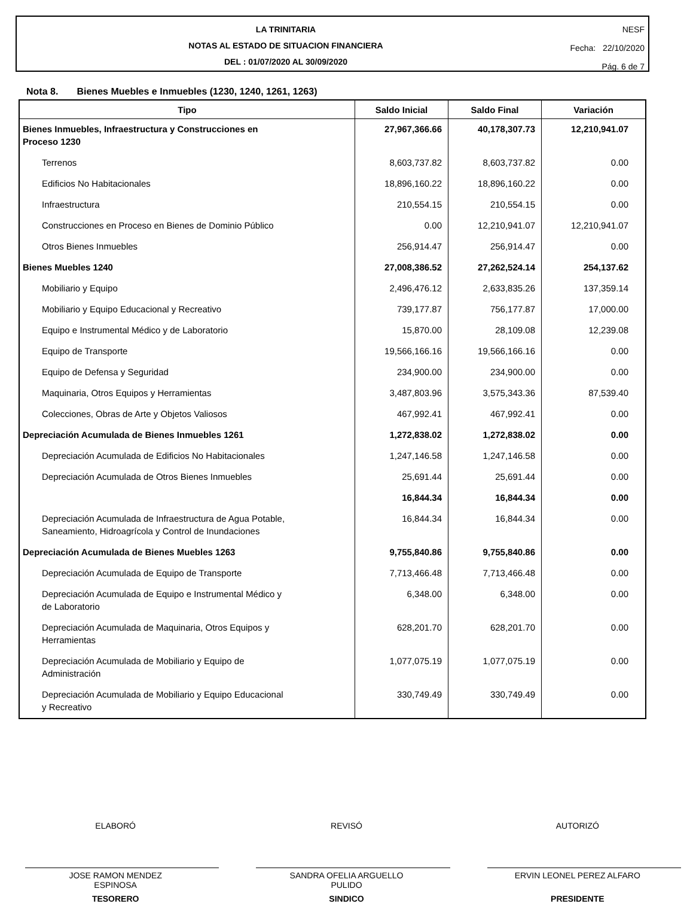LA TRINITARIA
NOTAS AL ESTADO DE SITUACION FINANCIERA
DEL : 01/07/2020 AL 30/09/2020
NESF
Fecha: 22/10/2020
Pág. 6 de 7
Nota 8. Bienes Muebles e Inmuebles (1230, 1240, 1261, 1263)
| Tipo | Saldo Inicial | Saldo Final | Variación |
| --- | --- | --- | --- |
| Bienes Inmuebles, Infraestructura y Construcciones en Proceso 1230 | 27,967,366.66 | 40,178,307.73 | 12,210,941.07 |
| Terrenos | 8,603,737.82 | 8,603,737.82 | 0.00 |
| Edificios No Habitacionales | 18,896,160.22 | 18,896,160.22 | 0.00 |
| Infraestructura | 210,554.15 | 210,554.15 | 0.00 |
| Construcciones en Proceso en Bienes de Dominio Público | 0.00 | 12,210,941.07 | 12,210,941.07 |
| Otros Bienes Inmuebles | 256,914.47 | 256,914.47 | 0.00 |
| Bienes Muebles 1240 | 27,008,386.52 | 27,262,524.14 | 254,137.62 |
| Mobiliario y Equipo | 2,496,476.12 | 2,633,835.26 | 137,359.14 |
| Mobiliario y Equipo Educacional y Recreativo | 739,177.87 | 756,177.87 | 17,000.00 |
| Equipo e Instrumental Médico y de Laboratorio | 15,870.00 | 28,109.08 | 12,239.08 |
| Equipo de Transporte | 19,566,166.16 | 19,566,166.16 | 0.00 |
| Equipo de Defensa y Seguridad | 234,900.00 | 234,900.00 | 0.00 |
| Maquinaria, Otros Equipos y Herramientas | 3,487,803.96 | 3,575,343.36 | 87,539.40 |
| Colecciones, Obras de Arte y Objetos Valiosos | 467,992.41 | 467,992.41 | 0.00 |
| Depreciación Acumulada de Bienes Inmuebles 1261 | 1,272,838.02 | 1,272,838.02 | 0.00 |
| Depreciación Acumulada de Edificios No Habitacionales | 1,247,146.58 | 1,247,146.58 | 0.00 |
| Depreciación Acumulada de Otros Bienes Inmuebles | 25,691.44 | 25,691.44 | 0.00 |
| | 16,844.34 | 16,844.34 | 0.00 |
| Depreciación Acumulada de Infraestructura de Agua Potable, Saneamiento, Hidroagrícola y Control de Inundaciones | 16,844.34 | 16,844.34 | 0.00 |
| Depreciación Acumulada de Bienes Muebles 1263 | 9,755,840.86 | 9,755,840.86 | 0.00 |
| Depreciación Acumulada de Equipo de Transporte | 7,713,466.48 | 7,713,466.48 | 0.00 |
| Depreciación Acumulada de Equipo e Instrumental Médico y de Laboratorio | 6,348.00 | 6,348.00 | 0.00 |
| Depreciación Acumulada de Maquinaria, Otros Equipos y Herramientas | 628,201.70 | 628,201.70 | 0.00 |
| Depreciación Acumulada de Mobiliario y Equipo de Administración | 1,077,075.19 | 1,077,075.19 | 0.00 |
| Depreciación Acumulada de Mobiliario y Equipo Educacional y Recreativo | 330,749.49 | 330,749.49 | 0.00 |
ELABORÓ
JOSE RAMON MENDEZ
ESPINOSA
TESORERO
REVISÓ
SANDRA OFELIA ARGUELLO
PULIDO
SINDICO
AUTORIZÓ
ERVIN LEONEL PEREZ ALFARO
PRESIDENTE